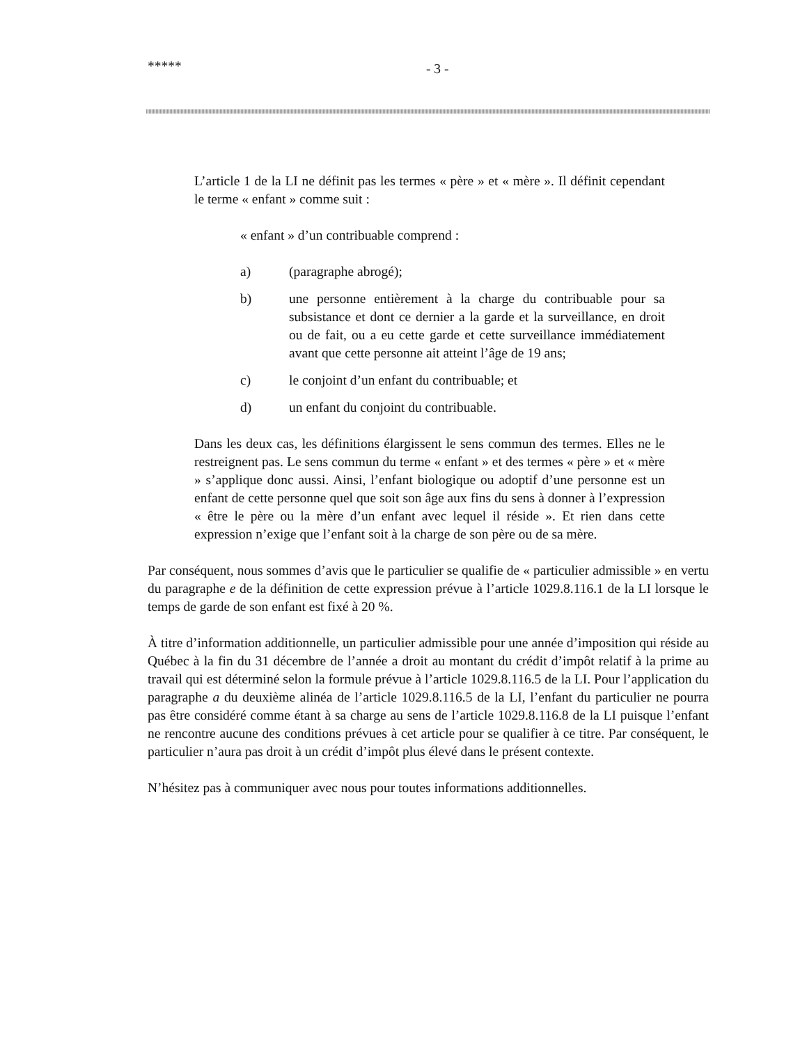***** - 3 -
L’article 1 de la LI ne définit pas les termes « père » et « mère ». Il définit cependant le terme « enfant » comme suit :
« enfant » d’un contribuable comprend :
a) (paragraphe abrogé);
b) une personne entièrement à la charge du contribuable pour sa subsistance et dont ce dernier a la garde et la surveillance, en droit ou de fait, ou a eu cette garde et cette surveillance immédiatement avant que cette personne ait atteint l’âge de 19 ans;
c) le conjoint d’un enfant du contribuable; et
d) un enfant du conjoint du contribuable.
Dans les deux cas, les définitions élargissent le sens commun des termes. Elles ne le restreignent pas. Le sens commun du terme « enfant » et des termes « père » et « mère » s’applique donc aussi. Ainsi, l’enfant biologique ou adoptif d’une personne est un enfant de cette personne quel que soit son âge aux fins du sens à donner à l’expression « être le père ou la mère d’un enfant avec lequel il réside ». Et rien dans cette expression n’exige que l’enfant soit à la charge de son père ou de sa mère.
Par conséquent, nous sommes d’avis que le particulier se qualifie de « particulier admissible » en vertu du paragraphe e de la définition de cette expression prévue à l’article 1029.8.116.1 de la LI lorsque le temps de garde de son enfant est fixé à 20 %.
À titre d’information additionnelle, un particulier admissible pour une année d’imposition qui réside au Québec à la fin du 31 décembre de l’année a droit au montant du crédit d’impôt relatif à la prime au travail qui est déterminé selon la formule prévue à l’article 1029.8.116.5 de la LI. Pour l’application du paragraphe a du deuxième alinéa de l’article 1029.8.116.5 de la LI, l’enfant du particulier ne pourra pas être considéré comme étant à sa charge au sens de l’article 1029.8.116.8 de la LI puisque l’enfant ne rencontre aucune des conditions prévues à cet article pour se qualifier à ce titre. Par conséquent, le particulier n’aura pas droit à un crédit d’impôt plus élevé dans le présent contexte.
N’hésitez pas à communiquer avec nous pour toutes informations additionnelles.